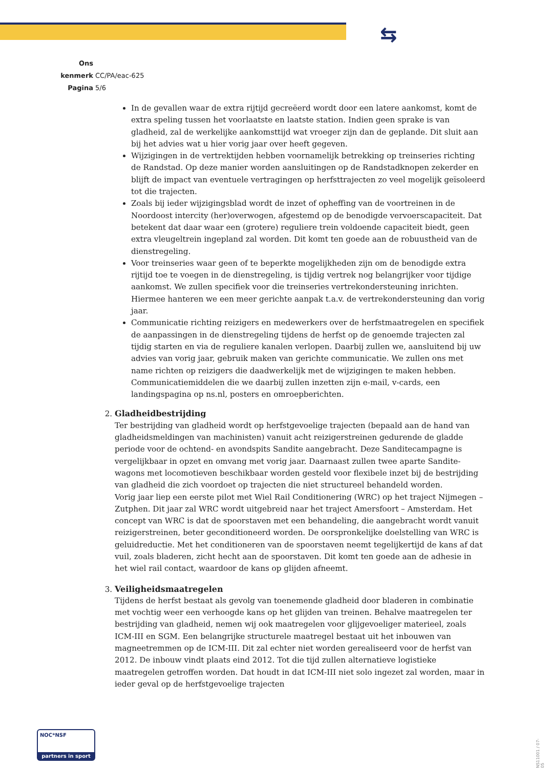⇆
Ons kenmerk CC/PA/eac-625
Pagina 5/6
In de gevallen waar de extra rijtijd gecreëerd wordt door een latere aankomst, komt de extra speling tussen het voorlaatste en laatste station. Indien geen sprake is van gladheid, zal de werkelijke aankomsttijd wat vroeger zijn dan de geplande. Dit sluit aan bij het advies wat u hier vorig jaar over heeft gegeven.
Wijzigingen in de vertrektijden hebben voornamelijk betrekking op treinseries richting de Randstad. Op deze manier worden aansluitingen op de Randstadknopen zekerder en blijft de impact van eventuele vertragingen op herfsttrajecten zo veel mogelijk geïsoleerd tot die trajecten.
Zoals bij ieder wijzigingsblad wordt de inzet of opheffing van de voortreinen in de Noordoost intercity (her)overwogen, afgestemd op de benodigde vervoerscapaciteit. Dat betekent dat daar waar een (grotere) reguliere trein voldoende capaciteit biedt, geen extra vleugeltrein ingepland zal worden. Dit komt ten goede aan de robuustheid van de dienstregeling.
Voor treinseries waar geen of te beperkte mogelijkheden zijn om de benodigde extra rijtijd toe te voegen in de dienstregeling, is tijdig vertrek nog belangrijker voor tijdige aankomst. We zullen specifiek voor die treinseries vertrekondersteuning inrichten. Hiermee hanteren we een meer gerichte aanpak t.a.v. de vertrekondersteuning dan vorig jaar.
Communicatie richting reizigers en medewerkers over de herfstmaatregelen en specifiek de aanpassingen in de dienstregeling tijdens de herfst op de genoemde trajecten zal tijdig starten en via de reguliere kanalen verlopen. Daarbij zullen we, aansluitend bij uw advies van vorig jaar, gebruik maken van gerichte communicatie. We zullen ons met name richten op reizigers die daadwerkelijk met de wijzigingen te maken hebben. Communicatiemiddelen die we daarbij zullen inzetten zijn e-mail, v-cards, een landingspagina op ns.nl, posters en omroepberichten.
2. Gladheidbestrijding
Ter bestrijding van gladheid wordt op herfstgevoelige trajecten (bepaald aan de hand van gladheidsmeldingen van machinisten) vanuit acht reizigerstreinen gedurende de gladde periode voor de ochtend- en avondspits Sandite aangebracht. Deze Sanditecampagne is vergelijkbaar in opzet en omvang met vorig jaar. Daarnaast zullen twee aparte Sandite-wagons met locomotieven beschikbaar worden gesteld voor flexibele inzet bij de bestrijding van gladheid die zich voordoet op trajecten die niet structureel behandeld worden.
Vorig jaar liep een eerste pilot met Wiel Rail Conditionering (WRC) op het traject Nijmegen – Zutphen. Dit jaar zal WRC wordt uitgebreid naar het traject Amersfoort – Amsterdam. Het concept van WRC is dat de spoorstaven met een behandeling, die aangebracht wordt vanuit reizigerstreinen, beter geconditioneerd worden. De oorspronkelijke doelstelling van WRC is geluidreductie. Met het conditioneren van de spoorstaven neemt tegelijkertijd de kans af dat vuil, zoals bladeren, zicht hecht aan de spoorstaven. Dit komt ten goede aan de adhesie in het wiel rail contact, waardoor de kans op glijden afneemt.
3. Veiligheidsmaatregelen
Tijdens de herfst bestaat als gevolg van toenemende gladheid door bladeren in combinatie met vochtig weer een verhoogde kans op het glijden van treinen. Behalve maatregelen ter bestrijding van gladheid, nemen wij ook maatregelen voor glijgevoeliger materieel, zoals ICM-III en SGM. Een belangrijke structurele maatregel bestaat uit het inbouwen van magneetremmen op de ICM-III. Dit zal echter niet worden gerealiseerd voor de herfst van 2012. De inbouw vindt plaats eind 2012. Tot die tijd zullen alternatieve logistieke maatregelen getroffen worden. Dat houdt in dat ICM-III niet solo ingezet zal worden, maar in ieder geval op de herfstgevoelige trajecten
NOC*NSF
partners in sport
NS11001 / 07-05